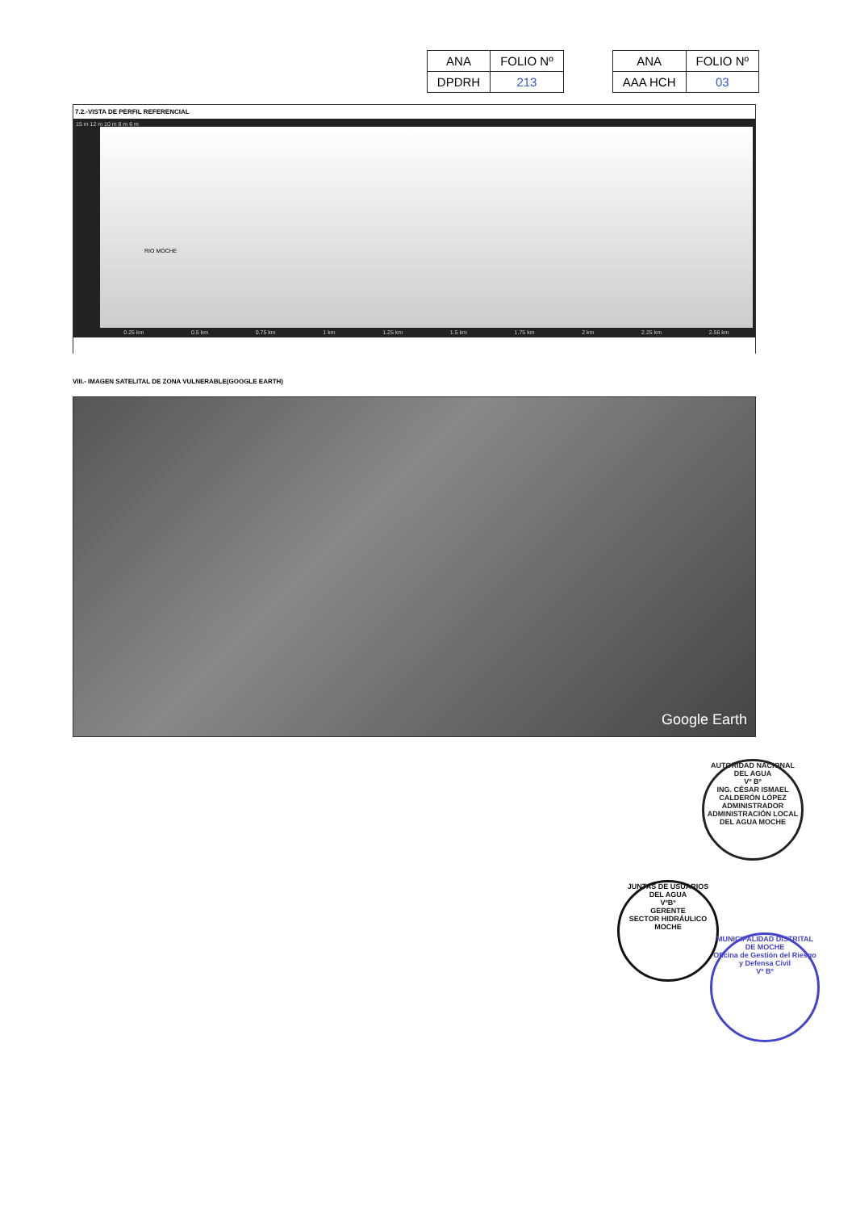| ANA | FOLIO Nº |
| DPDRH | 213 |
| ANA | FOLIO Nº |
| AAA HCH | 03 |
7.2.-VISTA DE PERFIL REFERENCIAL
15 m 12 m 10 m 8 m 6 m
RIO MOCHE
0.25 km 0.5 km 0.75 km 1 km 1.25 km 1.5 km 1.75 km 2 km 2.25 km 2.56 km
VIII.- IMAGEN SATELITAL DE ZONA VULNERABLE(GOOGLE EARTH)
Google Earth
AUTORIDAD NACIONAL DEL AGUA
Vº Bº
ING. CÉSAR ISMAEL CALDERÓN LÓPEZ
ADMINISTRADOR
ADMINISTRACIÓN LOCAL DEL AGUA MOCHE
JUNTAS DE USUARIOS DEL AGUA
VºBº
GERENTE
SECTOR HIDRÁULICO MOCHE
MUNICIPALIDAD DISTRITAL DE MOCHE
Oficina de Gestión del Riesgo y Defensa Civil
Vº Bº